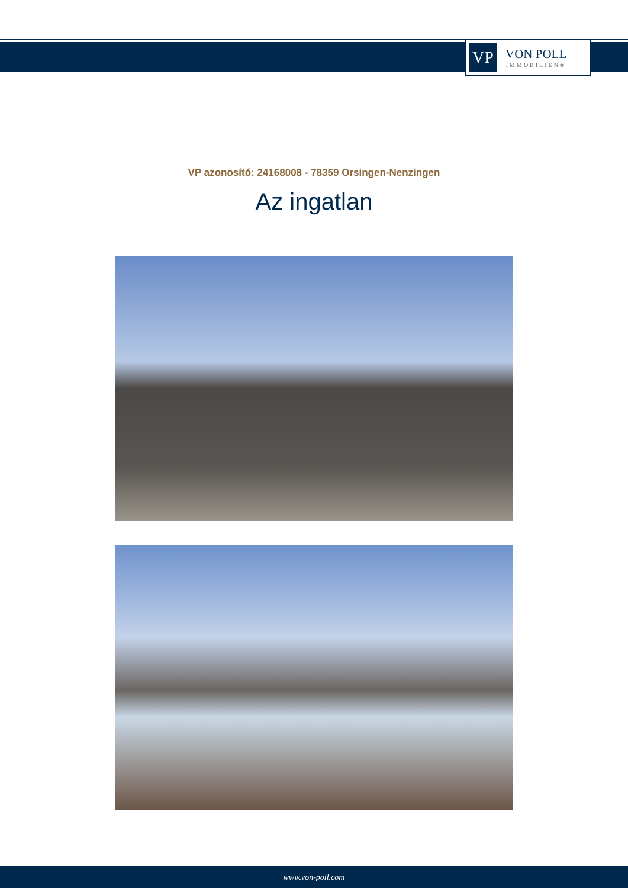VP
VON POLL
IMMOBILIEN®
VP azonosító: 24168008 - 78359 Orsingen-Nenzingen
Az ingatlan
www.von-poll.com